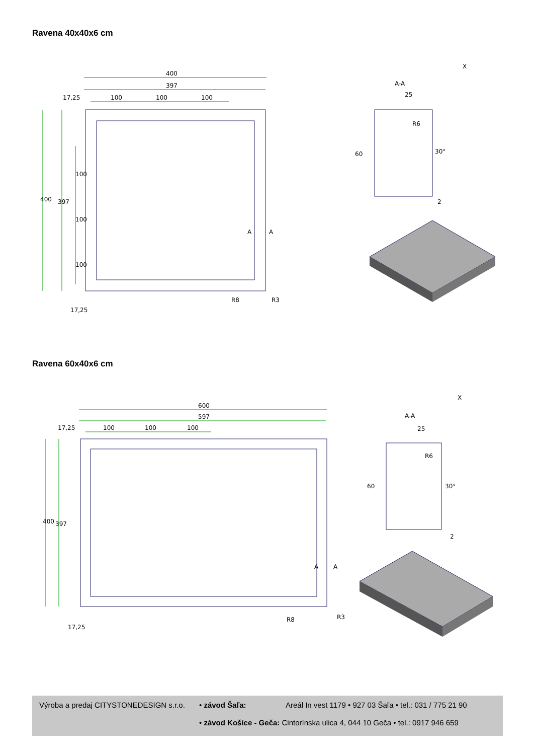Ravena 40x40x6 cm
400
397
17,25
100
100
100
400
397
100
100
100
17,25
R8
R3
A
A
A-A
25
60
2
30°
R6
X
Ravena 60x40x6 cm
600
597
17,25
100
100
100
400
397
17,25
R8
R3
A
A
A-A
25
60
2
30°
R6
X
Výroba a predaj CITYSTONEDESIGN s.r.o. • závod Šaľa: Areál In vest 1179 • 927 03 Šaľa • tel.: 031 / 775 21 90
• závod Košice - Geča: Cintorínska ulica 4, 044 10 Geča • tel.: 0917 946 659